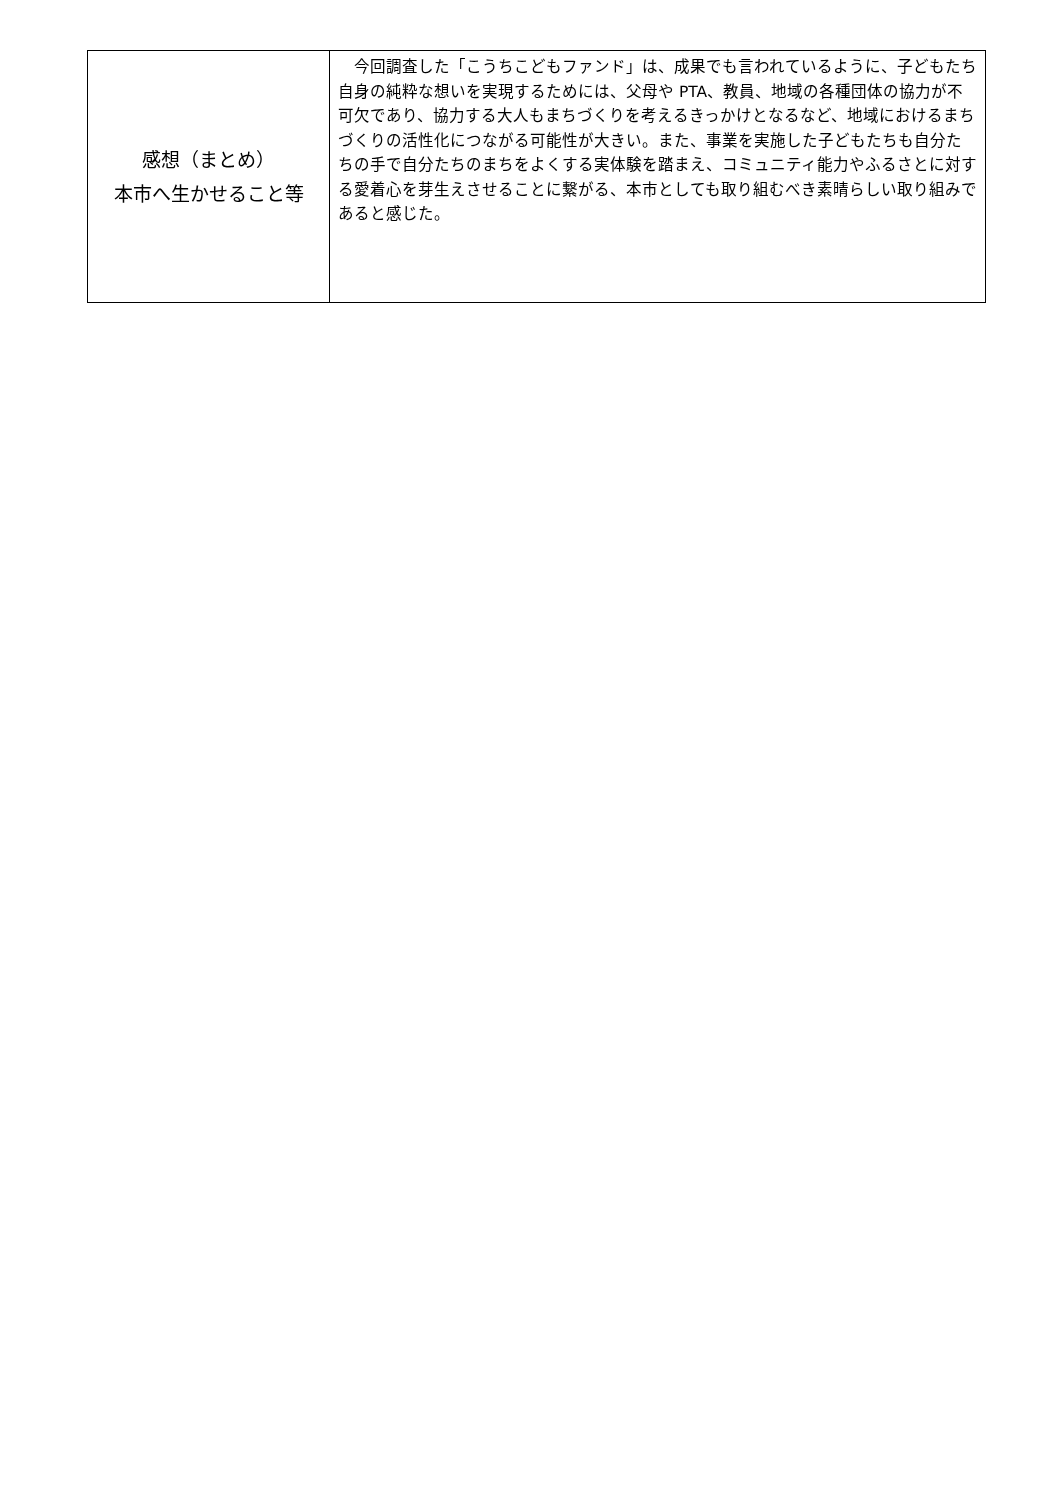| 感想（まとめ） 本市へ生かせること等 | 今回調査した「こうちこどもファンド」は、成果でも言われているように、子どもたち自身の純粋な想いを実現するためには、父母や PTA、教員、地域の各種団体の協力が不可欠であり、協力する大人もまちづくりを考えるきっかけとなるなど、地域におけるまちづくりの活性化につながる可能性が大きい。また、事業を実施した子どもたちも自分たちの手で自分たちのまちをよくする実体験を踏まえ、コミュニティ能力やふるさとに対する愛着心を芽生えさせることに繋がる、本市としても取り組むべき素晴らしい取り組みであると感じた。 |